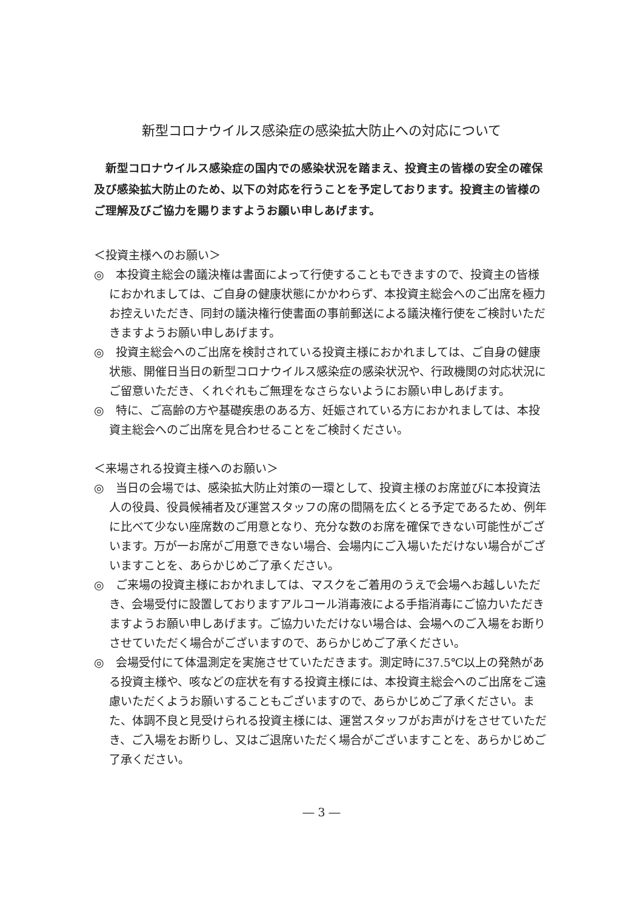新型コロナウイルス感染症の感染拡大防止への対応について
新型コロナウイルス感染症の国内での感染状況を踏まえ、投資主の皆様の安全の確保及び感染拡大防止のため、以下の対応を行うことを予定しております。投資主の皆様のご理解及びご協力を賜りますようお願い申しあげます。
＜投資主様へのお願い＞
◎　本投資主総会の議決権は書面によって行使することもできますので、投資主の皆様におかれましては、ご自身の健康状態にかかわらず、本投資主総会へのご出席を極力お控えいただき、同封の議決権行使書面の事前郵送による議決権行使をご検討いただきますようお願い申しあげます。
◎　投資主総会へのご出席を検討されている投資主様におかれましては、ご自身の健康状態、開催日当日の新型コロナウイルス感染症の感染状況や、行政機関の対応状況にご留意いただき、くれぐれもご無理をなさらないようにお願い申しあげます。
◎　特に、ご高齢の方や基礎疾患のある方、妊娠されている方におかれましては、本投資主総会へのご出席を見合わせることをご検討ください。
＜来場される投資主様へのお願い＞
◎　当日の会場では、感染拡大防止対策の一環として、投資主様のお席並びに本投資法人の役員、役員候補者及び運営スタッフの席の間隔を広くとる予定であるため、例年に比べて少ない座席数のご用意となり、充分な数のお席を確保できない可能性がございます。万が一お席がご用意できない場合、会場内にご入場いただけない場合がございますことを、あらかじめご了承ください。
◎　ご来場の投資主様におかれましては、マスクをご着用のうえで会場へお越しいただき、会場受付に設置しておりますアルコール消毒液による手指消毒にご協力いただきますようお願い申しあげます。ご協力いただけない場合は、会場へのご入場をお断りさせていただく場合がございますので、あらかじめご了承ください。
◎　会場受付にて体温測定を実施させていただきます。測定時に37.5℃以上の発熱がある投資主様や、咳などの症状を有する投資主様には、本投資主総会へのご出席をご遠慮いただくようお願いすることもございますので、あらかじめご了承ください。また、体調不良と見受けられる投資主様には、運営スタッフがお声がけをさせていただき、ご入場をお断りし、又はご退席いただく場合がございますことを、あらかじめご了承ください。
― 3 ―